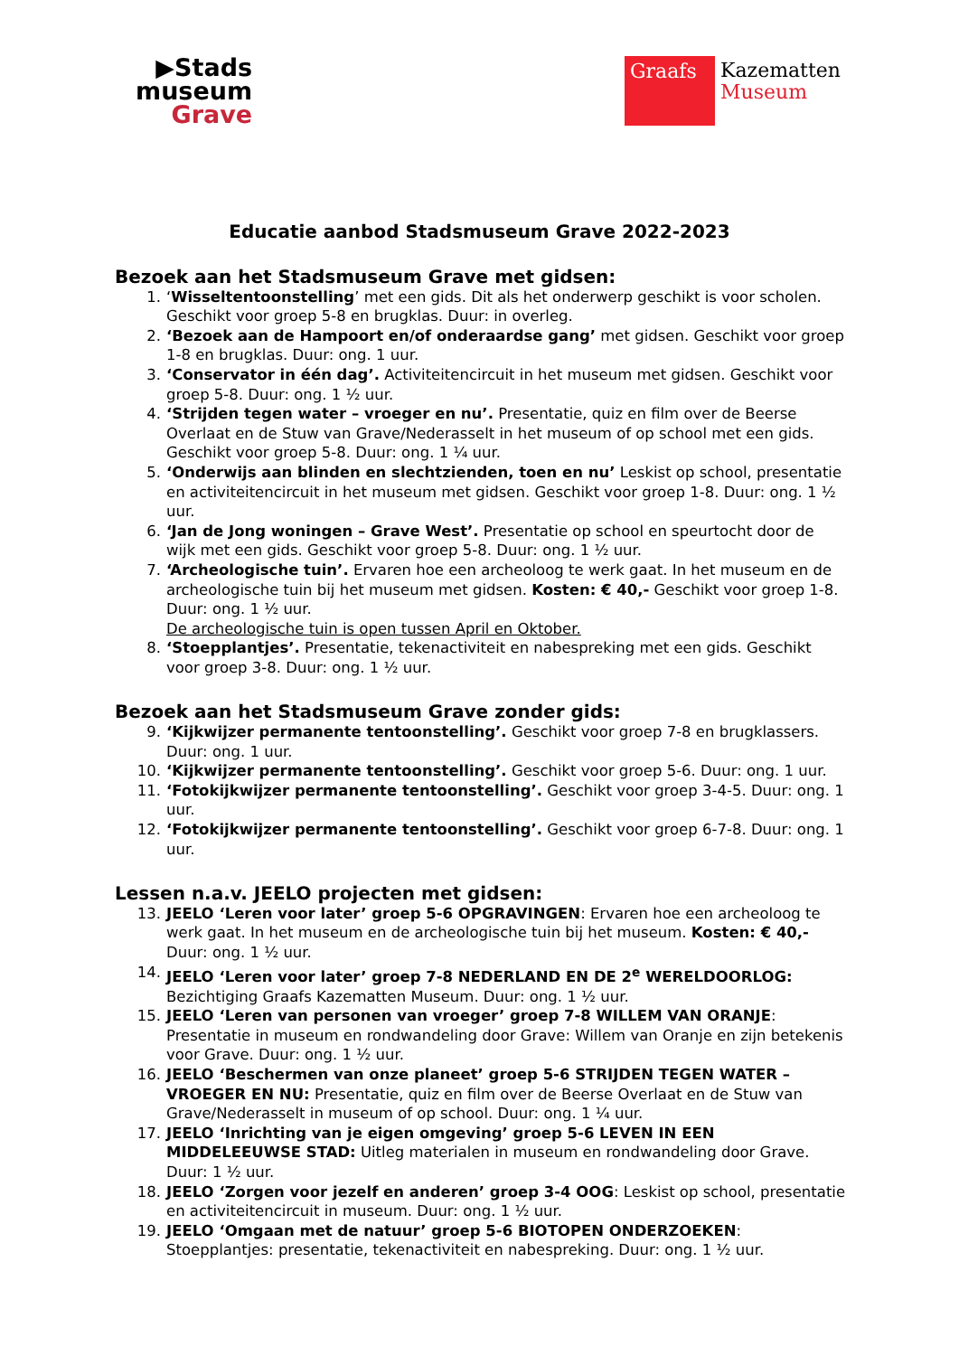▶Stads
museum
Grave
Graafs
Kazematten
Museum
Educatie aanbod Stadsmuseum Grave 2022-2023
Bezoek aan het Stadsmuseum Grave met gidsen:
1. ‘Wisseltentoonstelling’ met een gids. Dit als het onderwerp geschikt is voor scholen. Geschikt voor groep 5-8 en brugklas. Duur: in overleg.
2. ‘Bezoek aan de Hampoort en/of onderaardse gang’ met gidsen. Geschikt voor groep 1-8 en brugklas. Duur: ong. 1 uur.
3. ‘Conservator in één dag’. Activiteitencircuit in het museum met gidsen. Geschikt voor groep 5-8. Duur: ong. 1 ½ uur.
4. ‘Strijden tegen water – vroeger en nu’. Presentatie, quiz en film over de Beerse Overlaat en de Stuw van Grave/Nederasselt in het museum of op school met een gids. Geschikt voor groep 5-8. Duur: ong. 1 ¼ uur.
5. ‘Onderwijs aan blinden en slechtzienden, toen en nu’ Leskist op school, presentatie en activiteitencircuit in het museum met gidsen. Geschikt voor groep 1-8. Duur: ong. 1 ½ uur.
6. ‘Jan de Jong woningen – Grave West’. Presentatie op school en speurtocht door de wijk met een gids. Geschikt voor groep 5-8. Duur: ong. 1 ½ uur.
7. ‘Archeologische tuin’. Ervaren hoe een archeoloog te werk gaat. In het museum en de archeologische tuin bij het museum met gidsen. Kosten: € 40,- Geschikt voor groep 1-8. Duur: ong. 1 ½ uur.
De archeologische tuin is open tussen April en Oktober.
8. ‘Stoepplantjes’. Presentatie, tekenactiviteit en nabespreking met een gids. Geschikt voor groep 3-8. Duur: ong. 1 ½ uur.
Bezoek aan het Stadsmuseum Grave zonder gids:
9. ‘Kijkwijzer permanente tentoonstelling’. Geschikt voor groep 7-8 en brugklassers. Duur: ong. 1 uur.
10. ‘Kijkwijzer permanente tentoonstelling’. Geschikt voor groep 5-6. Duur: ong. 1 uur.
11. ‘Fotokijkwijzer permanente tentoonstelling’. Geschikt voor groep 3-4-5. Duur: ong. 1 uur.
12. ‘Fotokijkwijzer permanente tentoonstelling’. Geschikt voor groep 6-7-8. Duur: ong. 1 uur.
Lessen n.a.v. JEELO projecten met gidsen:
13. JEELO ‘Leren voor later’ groep 5-6 OPGRAVINGEN: Ervaren hoe een archeoloog te werk gaat. In het museum en de archeologische tuin bij het museum. Kosten: € 40,- Duur: ong. 1 ½ uur.
14. JEELO ‘Leren voor later’ groep 7-8 NEDERLAND EN DE 2<sup>e</sup> WERELDOORLOG: Bezichtiging Graafs Kazematten Museum. Duur: ong. 1 ½ uur.
15. JEELO ‘Leren van personen van vroeger’ groep 7-8 WILLEM VAN ORANJE: Presentatie in museum en rondwandeling door Grave: Willem van Oranje en zijn betekenis voor Grave. Duur: ong. 1 ½ uur.
16. JEELO ‘Beschermen van onze planeet’ groep 5-6 STRIJDEN TEGEN WATER – VROEGER EN NU: Presentatie, quiz en film over de Beerse Overlaat en de Stuw van Grave/Nederasselt in museum of op school. Duur: ong. 1 ¼ uur.
17. JEELO ‘Inrichting van je eigen omgeving’ groep 5-6 LEVEN IN EEN MIDDELEEUWSE STAD: Uitleg materialen in museum en rondwandeling door Grave. Duur: 1 ½ uur.
18. JEELO ‘Zorgen voor jezelf en anderen’ groep 3-4 OOG: Leskist op school, presentatie en activiteitencircuit in museum. Duur: ong. 1 ½ uur.
19. JEELO ‘Omgaan met de natuur’ groep 5-6 BIOTOPEN ONDERZOEKEN: Stoepplantjes: presentatie, tekenactiviteit en nabespreking. Duur: ong. 1 ½ uur.